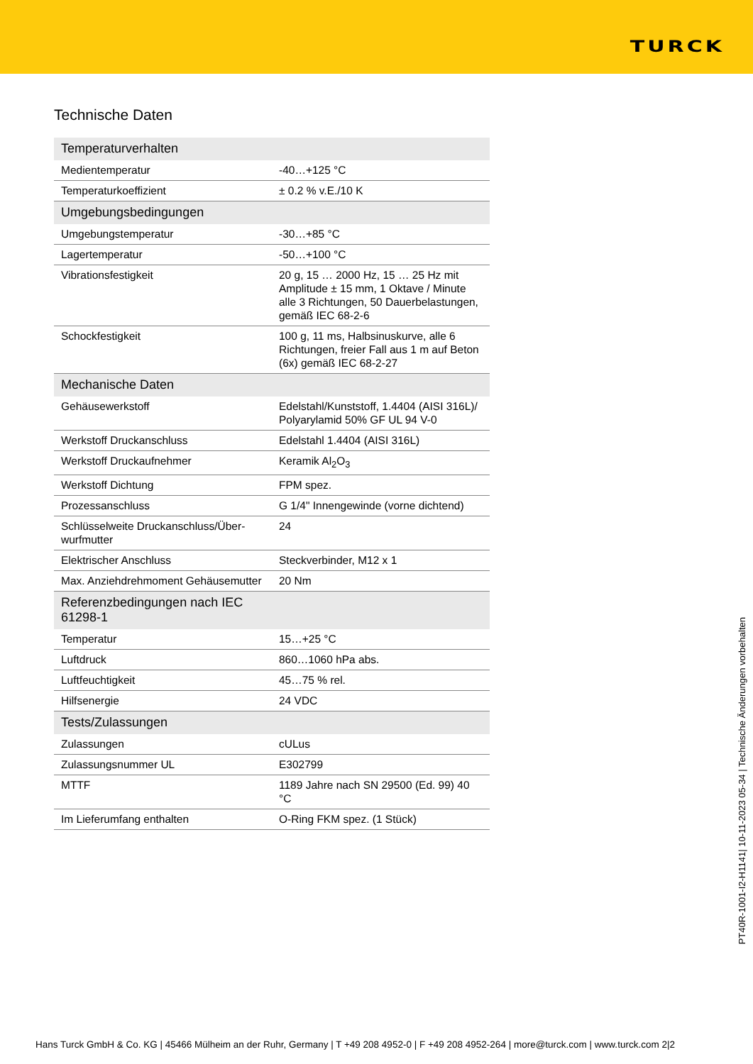TURCK
Technische Daten
| Temperaturverhalten | |
| --- | --- |
| Medientemperatur | -40…+125 °C |
| Temperaturkoeffizient | ± 0.2 % v.E./10 K |
| Umgebungsbedingungen | |
| Umgebungstemperatur | -30…+85 °C |
| Lagertemperatur | -50…+100 °C |
| Vibrationsfestigkeit | 20 g, 15 … 2000 Hz, 15 … 25 Hz mit Amplitude ± 15 mm, 1 Okta­ve / Minute alle 3 Richtungen, 50 Dauerbelastungen, gemäß IEC 68-2-6 |
| Schockfestigkeit | 100 g, 11 ms, Halbsinuskurve, alle 6 Richtungen, freier Fall aus 1 m auf Beton (6x) gemäß IEC 68-2-27 |
| Mechanische Daten | |
| Gehäusewerkstoff | Edelstahl/Kunststoff, 1.4404 (AISI 316L)/ Polyarylamid 50% GF UL 94 V-0 |
| Werkstoff Druckanschluss | Edelstahl 1.4404 (AISI 316L) |
| Werkstoff Druckaufnehmer | Keramik Al<sub>2</sub>O<sub>3</sub> |
| Werkstoff Dichtung | FPM spez. |
| Prozessanschluss | G 1/4" Innengewinde (vorne dichtend) |
| Schlüsselweite Druckanschluss/Über­wurfmutter | 24 |
| Elektrischer Anschluss | Steckverbinder, M12 x 1 |
| Max. Anziehdrehmoment Gehäusemutter | 20 Nm |
| Referenzbedingungen nach IEC 61298-1 | |
| Temperatur | 15…+25 °C |
| Luftdruck | 860…1060 hPa abs. |
| Luftfeuchtigkeit | 45…75 % rel. |
| Hilfsenergie | 24 VDC |
| Tests/Zulassungen | |
| Zulassungen | cULus |
| Zulassungsnummer UL | E302799 |
| MTTF | 1189 Jahre nach SN 29500 (Ed. 99) 40 °C |
| Im Lieferumfang enthalten | O-Ring FKM spez. (1 Stück) |
PT40R-1001-I2-H1141| 10-11-2023 05-34 | Technische Änderungen vorbehalten
Hans Turck GmbH & Co. KG | 45466 Mülheim an der Ruhr, Germany | T +49 208 4952-0 | F +49 208 4952-264 | more@turck.com | www.turck.com 2|2